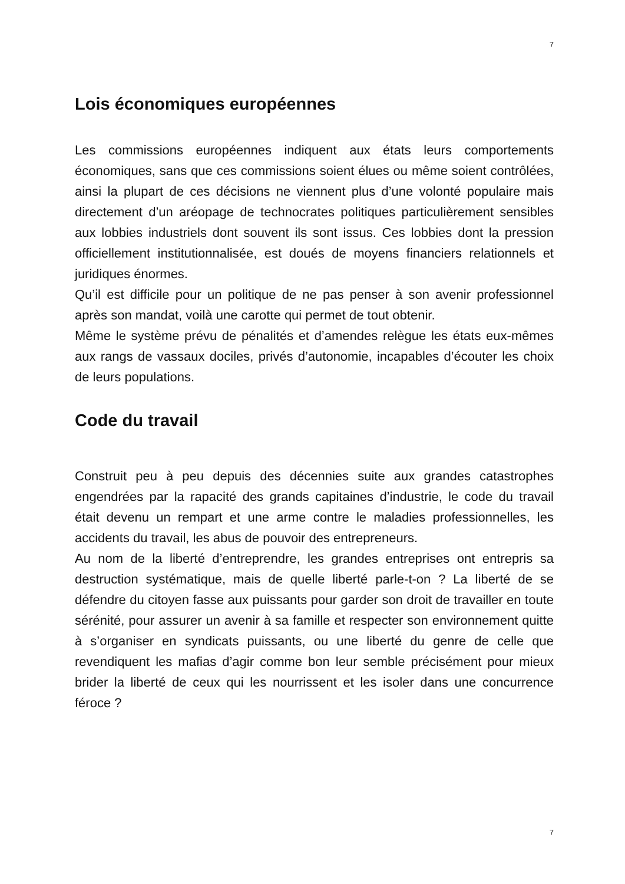7
Lois économiques européennes
Les commissions européennes indiquent aux états leurs comportements économiques, sans que ces commissions soient élues ou même soient contrôlées, ainsi la plupart de ces décisions ne viennent plus d’une volonté populaire mais directement d’un aréopage de technocrates politiques particulièrement sensibles aux lobbies industriels dont souvent ils sont issus. Ces lobbies dont la pression officiellement institutionnalisée, est doués de moyens financiers relationnels et juridiques énormes.
Qu’il est difficile pour un politique de ne pas penser à son avenir professionnel après son mandat, voilà une carotte qui permet de tout obtenir.
Même le système prévu de pénalités et d’amendes relègue les états eux-mêmes aux rangs de vassaux dociles, privés d’autonomie, incapables d’écouter les choix de leurs populations.
Code du travail
Construit peu à peu depuis des décennies suite aux grandes catastrophes engendrées par la rapacité des grands capitaines d’industrie, le code du travail était devenu un rempart et une arme contre le maladies professionnelles, les accidents du travail, les abus de pouvoir des entrepreneurs.
Au nom de la liberté d’entreprendre, les grandes entreprises ont entrepris sa destruction systématique, mais de quelle liberté parle-t-on ? La liberté de se défendre du citoyen fasse aux puissants pour garder son droit de travailler en toute sérénité, pour assurer un avenir à sa famille et respecter son environnement quitte à s’organiser en syndicats puissants, ou une liberté du genre de celle que revendiquent les mafias d’agir comme bon leur semble précisément pour mieux brider la liberté de ceux qui les nourrissent et les isoler dans une concurrence féroce ?
7